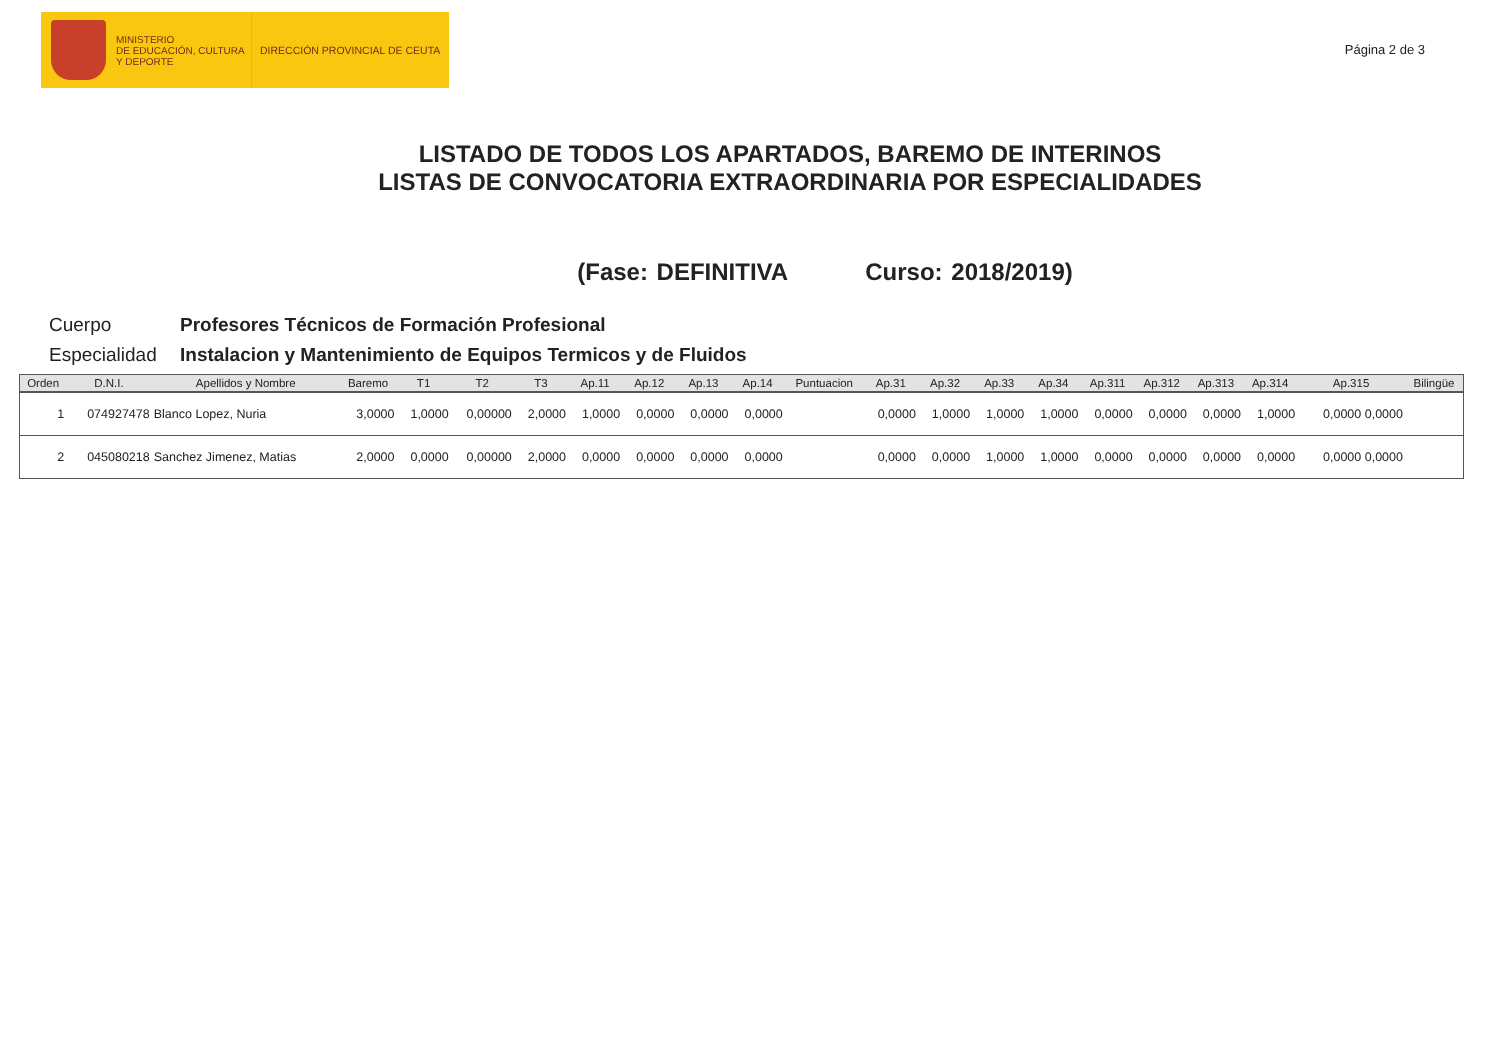MINISTERIO
DE EDUCACIÓN, CULTURA
Y DEPORTE
DIRECCIÓN PROVINCIAL DE CEUTA
Página 2 de 3
LISTADO DE TODOS LOS APARTADOS, BAREMO DE INTERINOS
LISTAS DE CONVOCATORIA EXTRAORDINARIA POR ESPECIALIDADES
(Fase: DEFINITIVA Curso: 2018/2019)
Cuerpo Profesores Técnicos de Formación Profesional
Especialidad Instalacion y Mantenimiento de Equipos Termicos y de Fluidos
| Orden | D.N.I. | Apellidos y Nombre | Baremo | T1 | T2 | T3 | Ap.11 | Ap.12 | Ap.13 | Ap.14 | Puntuacion | Ap.31 | Ap.32 | Ap.33 | Ap.34 | Ap.311 | Ap.312 | Ap.313 | Ap.314 | Ap.315 | Bilingüe |
| --- | --- | --- | --- | --- | --- | --- | --- | --- | --- | --- | --- | --- | --- | --- | --- | --- | --- | --- | --- | --- | --- |
| 1 | 074927478 | Blanco Lopez, Nuria | 3,0000 | 1,0000 | 0,00000 | 2,0000 | 1,0000 | 0,0000 | 0,0000 | 0,0000 | | 0,0000 | 1,0000 | 1,0000 | 1,0000 | 0,0000 | 0,0000 | 0,0000 | 1,0000 | 0,0000 0,0000 | |
| 2 | 045080218 | Sanchez Jimenez, Matias | 2,0000 | 0,0000 | 0,00000 | 2,0000 | 0,0000 | 0,0000 | 0,0000 | 0,0000 | | 0,0000 | 0,0000 | 1,0000 | 1,0000 | 0,0000 | 0,0000 | 0,0000 | 0,0000 | 0,0000 0,0000 | |